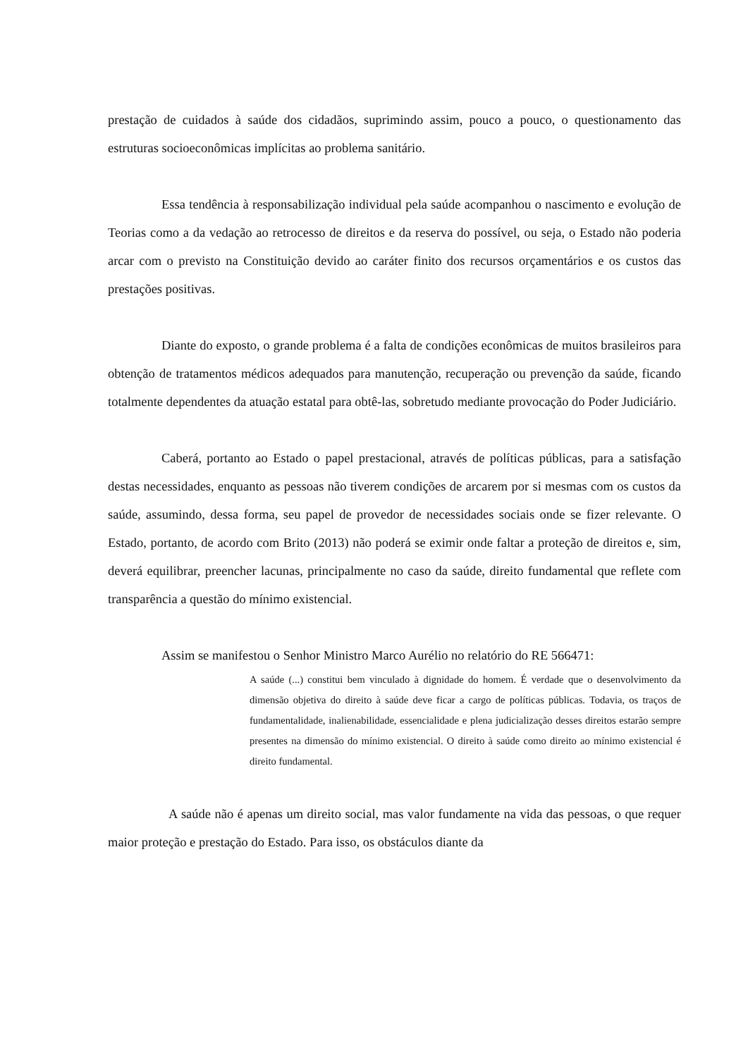prestação de cuidados à saúde dos cidadãos, suprimindo assim, pouco a pouco, o questionamento das estruturas socioeconômicas implícitas ao problema sanitário.
Essa tendência à responsabilização individual pela saúde acompanhou o nascimento e evolução de Teorias como a da vedação ao retrocesso de direitos e da reserva do possível, ou seja, o Estado não poderia arcar com o previsto na Constituição devido ao caráter finito dos recursos orçamentários e os custos das prestações positivas.
Diante do exposto, o grande problema é a falta de condições econômicas de muitos brasileiros para obtenção de tratamentos médicos adequados para manutenção, recuperação ou prevenção da saúde, ficando totalmente dependentes da atuação estatal para obtê-las, sobretudo mediante provocação do Poder Judiciário.
Caberá, portanto ao Estado o papel prestacional, através de políticas públicas, para a satisfação destas necessidades, enquanto as pessoas não tiverem condições de arcarem por si mesmas com os custos da saúde, assumindo, dessa forma, seu papel de provedor de necessidades sociais onde se fizer relevante. O Estado, portanto, de acordo com Brito (2013) não poderá se eximir onde faltar a proteção de direitos e, sim, deverá equilibrar, preencher lacunas, principalmente no caso da saúde, direito fundamental que reflete com transparência a questão do mínimo existencial.
Assim se manifestou o Senhor Ministro Marco Aurélio no relatório do RE 566471:
A saúde (...) constitui bem vinculado à dignidade do homem. É verdade que o desenvolvimento da dimensão objetiva do direito à saúde deve ficar a cargo de políticas públicas. Todavia, os traços de fundamentalidade, inalienabilidade, essencialidade e plena judicialização desses direitos estarão sempre presentes na dimensão do mínimo existencial. O direito à saúde como direito ao mínimo existencial é direito fundamental.
A saúde não é apenas um direito social, mas valor fundamente na vida das pessoas, o que requer maior proteção e prestação do Estado. Para isso, os obstáculos diante da